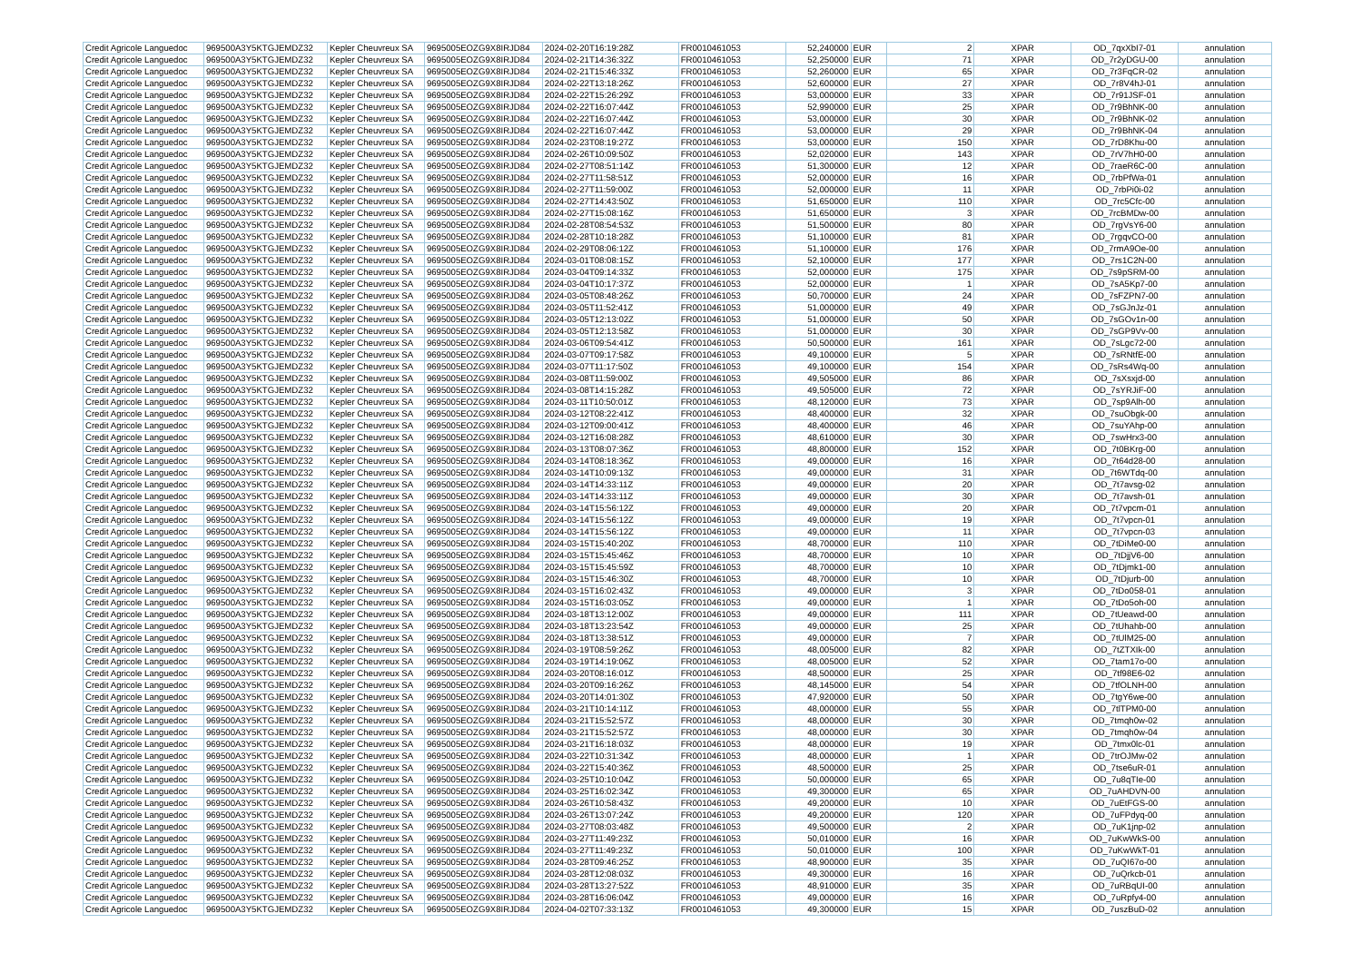| Credit Agricole Languedoc | 969500A3Y5KTGJEMDZ32 | Kepler Cheuvreux SA | 9695005EOZG9X8IRJD84 | 2024-02-20T16:19:28Z | FR0010461053 | 52,240000 | EUR | 2 | XPAR | OD_7qxXbI7-01 | annulation |
| Credit Agricole Languedoc | 969500A3Y5KTGJEMDZ32 | Kepler Cheuvreux SA | 9695005EOZG9X8IRJD84 | 2024-02-21T14:36:32Z | FR0010461053 | 52,250000 | EUR | 71 | XPAR | OD_7r2yDGU-00 | annulation |
| Credit Agricole Languedoc | 969500A3Y5KTGJEMDZ32 | Kepler Cheuvreux SA | 9695005EOZG9X8IRJD84 | 2024-02-21T15:46:33Z | FR0010461053 | 52,260000 | EUR | 65 | XPAR | OD_7r3FqCR-02 | annulation |
| Credit Agricole Languedoc | 969500A3Y5KTGJEMDZ32 | Kepler Cheuvreux SA | 9695005EOZG9X8IRJD84 | 2024-02-22T13:18:26Z | FR0010461053 | 52,600000 | EUR | 27 | XPAR | OD_7r8V4hJ-01 | annulation |
| Credit Agricole Languedoc | 969500A3Y5KTGJEMDZ32 | Kepler Cheuvreux SA | 9695005EOZG9X8IRJD84 | 2024-02-22T15:26:29Z | FR0010461053 | 53,000000 | EUR | 33 | XPAR | OD_7r91JSF-01 | annulation |
| Credit Agricole Languedoc | 969500A3Y5KTGJEMDZ32 | Kepler Cheuvreux SA | 9695005EOZG9X8IRJD84 | 2024-02-22T16:07:44Z | FR0010461053 | 52,990000 | EUR | 25 | XPAR | OD_7r9BhNK-00 | annulation |
| Credit Agricole Languedoc | 969500A3Y5KTGJEMDZ32 | Kepler Cheuvreux SA | 9695005EOZG9X8IRJD84 | 2024-02-22T16:07:44Z | FR0010461053 | 53,000000 | EUR | 30 | XPAR | OD_7r9BhNK-02 | annulation |
| Credit Agricole Languedoc | 969500A3Y5KTGJEMDZ32 | Kepler Cheuvreux SA | 9695005EOZG9X8IRJD84 | 2024-02-22T16:07:44Z | FR0010461053 | 53,000000 | EUR | 29 | XPAR | OD_7r9BhNK-04 | annulation |
| Credit Agricole Languedoc | 969500A3Y5KTGJEMDZ32 | Kepler Cheuvreux SA | 9695005EOZG9X8IRJD84 | 2024-02-23T08:19:27Z | FR0010461053 | 53,000000 | EUR | 150 | XPAR | OD_7rD8Khu-00 | annulation |
| Credit Agricole Languedoc | 969500A3Y5KTGJEMDZ32 | Kepler Cheuvreux SA | 9695005EOZG9X8IRJD84 | 2024-02-26T10:09:50Z | FR0010461053 | 52,020000 | EUR | 143 | XPAR | OD_7rV7hH0-00 | annulation |
| Credit Agricole Languedoc | 969500A3Y5KTGJEMDZ32 | Kepler Cheuvreux SA | 9695005EOZG9X8IRJD84 | 2024-02-27T08:51:14Z | FR0010461053 | 51,300000 | EUR | 12 | XPAR | OD_7raeR6C-00 | annulation |
| Credit Agricole Languedoc | 969500A3Y5KTGJEMDZ32 | Kepler Cheuvreux SA | 9695005EOZG9X8IRJD84 | 2024-02-27T11:58:51Z | FR0010461053 | 52,000000 | EUR | 16 | XPAR | OD_7rbPfWa-01 | annulation |
| Credit Agricole Languedoc | 969500A3Y5KTGJEMDZ32 | Kepler Cheuvreux SA | 9695005EOZG9X8IRJD84 | 2024-02-27T11:59:00Z | FR0010461053 | 52,000000 | EUR | 11 | XPAR | OD_7rbPi0i-02 | annulation |
| Credit Agricole Languedoc | 969500A3Y5KTGJEMDZ32 | Kepler Cheuvreux SA | 9695005EOZG9X8IRJD84 | 2024-02-27T14:43:50Z | FR0010461053 | 51,650000 | EUR | 110 | XPAR | OD_7rc5Cfc-00 | annulation |
| Credit Agricole Languedoc | 969500A3Y5KTGJEMDZ32 | Kepler Cheuvreux SA | 9695005EOZG9X8IRJD84 | 2024-02-27T15:08:16Z | FR0010461053 | 51,650000 | EUR | 3 | XPAR | OD_7rcBMDw-00 | annulation |
| Credit Agricole Languedoc | 969500A3Y5KTGJEMDZ32 | Kepler Cheuvreux SA | 9695005EOZG9X8IRJD84 | 2024-02-28T08:54:53Z | FR0010461053 | 51,500000 | EUR | 80 | XPAR | OD_7rgVsY6-00 | annulation |
| Credit Agricole Languedoc | 969500A3Y5KTGJEMDZ32 | Kepler Cheuvreux SA | 9695005EOZG9X8IRJD84 | 2024-02-28T10:18:28Z | FR0010461053 | 51,100000 | EUR | 81 | XPAR | OD_7rgqvCO-00 | annulation |
| Credit Agricole Languedoc | 969500A3Y5KTGJEMDZ32 | Kepler Cheuvreux SA | 9695005EOZG9X8IRJD84 | 2024-02-29T08:06:12Z | FR0010461053 | 51,100000 | EUR | 176 | XPAR | OD_7rmA9Oe-00 | annulation |
| Credit Agricole Languedoc | 969500A3Y5KTGJEMDZ32 | Kepler Cheuvreux SA | 9695005EOZG9X8IRJD84 | 2024-03-01T08:08:15Z | FR0010461053 | 52,100000 | EUR | 177 | XPAR | OD_7rs1C2N-00 | annulation |
| Credit Agricole Languedoc | 969500A3Y5KTGJEMDZ32 | Kepler Cheuvreux SA | 9695005EOZG9X8IRJD84 | 2024-03-04T09:14:33Z | FR0010461053 | 52,000000 | EUR | 175 | XPAR | OD_7s9pSRM-00 | annulation |
| Credit Agricole Languedoc | 969500A3Y5KTGJEMDZ32 | Kepler Cheuvreux SA | 9695005EOZG9X8IRJD84 | 2024-03-04T10:17:37Z | FR0010461053 | 52,000000 | EUR | 1 | XPAR | OD_7sA5Kp7-00 | annulation |
| Credit Agricole Languedoc | 969500A3Y5KTGJEMDZ32 | Kepler Cheuvreux SA | 9695005EOZG9X8IRJD84 | 2024-03-05T08:48:26Z | FR0010461053 | 50,700000 | EUR | 24 | XPAR | OD_7sFZPN7-00 | annulation |
| Credit Agricole Languedoc | 969500A3Y5KTGJEMDZ32 | Kepler Cheuvreux SA | 9695005EOZG9X8IRJD84 | 2024-03-05T11:52:41Z | FR0010461053 | 51,000000 | EUR | 49 | XPAR | OD_7sGJnJz-01 | annulation |
| Credit Agricole Languedoc | 969500A3Y5KTGJEMDZ32 | Kepler Cheuvreux SA | 9695005EOZG9X8IRJD84 | 2024-03-05T12:13:02Z | FR0010461053 | 51,000000 | EUR | 50 | XPAR | OD_7sGOv1n-00 | annulation |
| Credit Agricole Languedoc | 969500A3Y5KTGJEMDZ32 | Kepler Cheuvreux SA | 9695005EOZG9X8IRJD84 | 2024-03-05T12:13:58Z | FR0010461053 | 51,000000 | EUR | 30 | XPAR | OD_7sGP9Vv-00 | annulation |
| Credit Agricole Languedoc | 969500A3Y5KTGJEMDZ32 | Kepler Cheuvreux SA | 9695005EOZG9X8IRJD84 | 2024-03-06T09:54:41Z | FR0010461053 | 50,500000 | EUR | 161 | XPAR | OD_7sLgc72-00 | annulation |
| Credit Agricole Languedoc | 969500A3Y5KTGJEMDZ32 | Kepler Cheuvreux SA | 9695005EOZG9X8IRJD84 | 2024-03-07T09:17:58Z | FR0010461053 | 49,100000 | EUR | 5 | XPAR | OD_7sRNtfE-00 | annulation |
| Credit Agricole Languedoc | 969500A3Y5KTGJEMDZ32 | Kepler Cheuvreux SA | 9695005EOZG9X8IRJD84 | 2024-03-07T11:17:50Z | FR0010461053 | 49,100000 | EUR | 154 | XPAR | OD_7sRs4Wq-00 | annulation |
| Credit Agricole Languedoc | 969500A3Y5KTGJEMDZ32 | Kepler Cheuvreux SA | 9695005EOZG9X8IRJD84 | 2024-03-08T11:59:00Z | FR0010461053 | 49,505000 | EUR | 86 | XPAR | OD_7sXsxjd-00 | annulation |
| Credit Agricole Languedoc | 969500A3Y5KTGJEMDZ32 | Kepler Cheuvreux SA | 9695005EOZG9X8IRJD84 | 2024-03-08T14:15:28Z | FR0010461053 | 49,505000 | EUR | 72 | XPAR | OD_7sYRJiF-00 | annulation |
| Credit Agricole Languedoc | 969500A3Y5KTGJEMDZ32 | Kepler Cheuvreux SA | 9695005EOZG9X8IRJD84 | 2024-03-11T10:50:01Z | FR0010461053 | 48,120000 | EUR | 73 | XPAR | OD_7sp9Alh-00 | annulation |
| Credit Agricole Languedoc | 969500A3Y5KTGJEMDZ32 | Kepler Cheuvreux SA | 9695005EOZG9X8IRJD84 | 2024-03-12T08:22:41Z | FR0010461053 | 48,400000 | EUR | 32 | XPAR | OD_7suObgk-00 | annulation |
| Credit Agricole Languedoc | 969500A3Y5KTGJEMDZ32 | Kepler Cheuvreux SA | 9695005EOZG9X8IRJD84 | 2024-03-12T09:00:41Z | FR0010461053 | 48,400000 | EUR | 46 | XPAR | OD_7suYAhp-00 | annulation |
| Credit Agricole Languedoc | 969500A3Y5KTGJEMDZ32 | Kepler Cheuvreux SA | 9695005EOZG9X8IRJD84 | 2024-03-12T16:08:28Z | FR0010461053 | 48,610000 | EUR | 30 | XPAR | OD_7swHrx3-00 | annulation |
| Credit Agricole Languedoc | 969500A3Y5KTGJEMDZ32 | Kepler Cheuvreux SA | 9695005EOZG9X8IRJD84 | 2024-03-13T08:07:36Z | FR0010461053 | 48,800000 | EUR | 152 | XPAR | OD_7t0BKrg-00 | annulation |
| Credit Agricole Languedoc | 969500A3Y5KTGJEMDZ32 | Kepler Cheuvreux SA | 9695005EOZG9X8IRJD84 | 2024-03-14T08:18:36Z | FR0010461053 | 49,000000 | EUR | 16 | XPAR | OD_7t64d28-00 | annulation |
| Credit Agricole Languedoc | 969500A3Y5KTGJEMDZ32 | Kepler Cheuvreux SA | 9695005EOZG9X8IRJD84 | 2024-03-14T10:09:13Z | FR0010461053 | 49,000000 | EUR | 31 | XPAR | OD_7t6WTdq-00 | annulation |
| Credit Agricole Languedoc | 969500A3Y5KTGJEMDZ32 | Kepler Cheuvreux SA | 9695005EOZG9X8IRJD84 | 2024-03-14T14:33:11Z | FR0010461053 | 49,000000 | EUR | 20 | XPAR | OD_7t7avsg-02 | annulation |
| Credit Agricole Languedoc | 969500A3Y5KTGJEMDZ32 | Kepler Cheuvreux SA | 9695005EOZG9X8IRJD84 | 2024-03-14T14:33:11Z | FR0010461053 | 49,000000 | EUR | 30 | XPAR | OD_7t7avsh-01 | annulation |
| Credit Agricole Languedoc | 969500A3Y5KTGJEMDZ32 | Kepler Cheuvreux SA | 9695005EOZG9X8IRJD84 | 2024-03-14T15:56:12Z | FR0010461053 | 49,000000 | EUR | 20 | XPAR | OD_7t7vpcm-01 | annulation |
| Credit Agricole Languedoc | 969500A3Y5KTGJEMDZ32 | Kepler Cheuvreux SA | 9695005EOZG9X8IRJD84 | 2024-03-14T15:56:12Z | FR0010461053 | 49,000000 | EUR | 19 | XPAR | OD_7t7vpcn-01 | annulation |
| Credit Agricole Languedoc | 969500A3Y5KTGJEMDZ32 | Kepler Cheuvreux SA | 9695005EOZG9X8IRJD84 | 2024-03-14T15:56:12Z | FR0010461053 | 49,000000 | EUR | 11 | XPAR | OD_7t7vpcn-03 | annulation |
| Credit Agricole Languedoc | 969500A3Y5KTGJEMDZ32 | Kepler Cheuvreux SA | 9695005EOZG9X8IRJD84 | 2024-03-15T15:40:20Z | FR0010461053 | 48,700000 | EUR | 110 | XPAR | OD_7tDiMe0-00 | annulation |
| Credit Agricole Languedoc | 969500A3Y5KTGJEMDZ32 | Kepler Cheuvreux SA | 9695005EOZG9X8IRJD84 | 2024-03-15T15:45:46Z | FR0010461053 | 48,700000 | EUR | 10 | XPAR | OD_7tDjjV6-00 | annulation |
| Credit Agricole Languedoc | 969500A3Y5KTGJEMDZ32 | Kepler Cheuvreux SA | 9695005EOZG9X8IRJD84 | 2024-03-15T15:45:59Z | FR0010461053 | 48,700000 | EUR | 10 | XPAR | OD_7tDjmk1-00 | annulation |
| Credit Agricole Languedoc | 969500A3Y5KTGJEMDZ32 | Kepler Cheuvreux SA | 9695005EOZG9X8IRJD84 | 2024-03-15T15:46:30Z | FR0010461053 | 48,700000 | EUR | 10 | XPAR | OD_7tDjurb-00 | annulation |
| Credit Agricole Languedoc | 969500A3Y5KTGJEMDZ32 | Kepler Cheuvreux SA | 9695005EOZG9X8IRJD84 | 2024-03-15T16:02:43Z | FR0010461053 | 49,000000 | EUR | 3 | XPAR | OD_7tDo058-01 | annulation |
| Credit Agricole Languedoc | 969500A3Y5KTGJEMDZ32 | Kepler Cheuvreux SA | 9695005EOZG9X8IRJD84 | 2024-03-15T16:03:05Z | FR0010461053 | 49,000000 | EUR | 1 | XPAR | OD_7tDo5oh-00 | annulation |
| Credit Agricole Languedoc | 969500A3Y5KTGJEMDZ32 | Kepler Cheuvreux SA | 9695005EOZG9X8IRJD84 | 2024-03-18T13:12:00Z | FR0010461053 | 49,000000 | EUR | 111 | XPAR | OD_7tUeawd-00 | annulation |
| Credit Agricole Languedoc | 969500A3Y5KTGJEMDZ32 | Kepler Cheuvreux SA | 9695005EOZG9X8IRJD84 | 2024-03-18T13:23:54Z | FR0010461053 | 49,000000 | EUR | 25 | XPAR | OD_7tUhahb-00 | annulation |
| Credit Agricole Languedoc | 969500A3Y5KTGJEMDZ32 | Kepler Cheuvreux SA | 9695005EOZG9X8IRJD84 | 2024-03-18T13:38:51Z | FR0010461053 | 49,000000 | EUR | 7 | XPAR | OD_7tUlM25-00 | annulation |
| Credit Agricole Languedoc | 969500A3Y5KTGJEMDZ32 | Kepler Cheuvreux SA | 9695005EOZG9X8IRJD84 | 2024-03-19T08:59:26Z | FR0010461053 | 48,005000 | EUR | 82 | XPAR | OD_7tZTXIk-00 | annulation |
| Credit Agricole Languedoc | 969500A3Y5KTGJEMDZ32 | Kepler Cheuvreux SA | 9695005EOZG9X8IRJD84 | 2024-03-19T14:19:06Z | FR0010461053 | 48,005000 | EUR | 52 | XPAR | OD_7tam17o-00 | annulation |
| Credit Agricole Languedoc | 969500A3Y5KTGJEMDZ32 | Kepler Cheuvreux SA | 9695005EOZG9X8IRJD84 | 2024-03-20T08:16:01Z | FR0010461053 | 48,500000 | EUR | 25 | XPAR | OD_7tf98E6-02 | annulation |
| Credit Agricole Languedoc | 969500A3Y5KTGJEMDZ32 | Kepler Cheuvreux SA | 9695005EOZG9X8IRJD84 | 2024-03-20T09:16:26Z | FR0010461053 | 48,145000 | EUR | 54 | XPAR | OD_7tfOLNH-00 | annulation |
| Credit Agricole Languedoc | 969500A3Y5KTGJEMDZ32 | Kepler Cheuvreux SA | 9695005EOZG9X8IRJD84 | 2024-03-20T14:01:30Z | FR0010461053 | 47,920000 | EUR | 50 | XPAR | OD_7tgY6we-00 | annulation |
| Credit Agricole Languedoc | 969500A3Y5KTGJEMDZ32 | Kepler Cheuvreux SA | 9695005EOZG9X8IRJD84 | 2024-03-21T10:14:11Z | FR0010461053 | 48,000000 | EUR | 55 | XPAR | OD_7tlTPM0-00 | annulation |
| Credit Agricole Languedoc | 969500A3Y5KTGJEMDZ32 | Kepler Cheuvreux SA | 9695005EOZG9X8IRJD84 | 2024-03-21T15:52:57Z | FR0010461053 | 48,000000 | EUR | 30 | XPAR | OD_7tmqh0w-02 | annulation |
| Credit Agricole Languedoc | 969500A3Y5KTGJEMDZ32 | Kepler Cheuvreux SA | 9695005EOZG9X8IRJD84 | 2024-03-21T15:52:57Z | FR0010461053 | 48,000000 | EUR | 30 | XPAR | OD_7tmqh0w-04 | annulation |
| Credit Agricole Languedoc | 969500A3Y5KTGJEMDZ32 | Kepler Cheuvreux SA | 9695005EOZG9X8IRJD84 | 2024-03-21T16:18:03Z | FR0010461053 | 48,000000 | EUR | 19 | XPAR | OD_7tmx0lc-01 | annulation |
| Credit Agricole Languedoc | 969500A3Y5KTGJEMDZ32 | Kepler Cheuvreux SA | 9695005EOZG9X8IRJD84 | 2024-03-22T10:31:34Z | FR0010461053 | 48,000000 | EUR | 1 | XPAR | OD_7trOJMw-02 | annulation |
| Credit Agricole Languedoc | 969500A3Y5KTGJEMDZ32 | Kepler Cheuvreux SA | 9695005EOZG9X8IRJD84 | 2024-03-22T15:40:36Z | FR0010461053 | 48,500000 | EUR | 25 | XPAR | OD_7tse6uR-01 | annulation |
| Credit Agricole Languedoc | 969500A3Y5KTGJEMDZ32 | Kepler Cheuvreux SA | 9695005EOZG9X8IRJD84 | 2024-03-25T10:10:04Z | FR0010461053 | 50,000000 | EUR | 65 | XPAR | OD_7u8qTIe-00 | annulation |
| Credit Agricole Languedoc | 969500A3Y5KTGJEMDZ32 | Kepler Cheuvreux SA | 9695005EOZG9X8IRJD84 | 2024-03-25T16:02:34Z | FR0010461053 | 49,300000 | EUR | 65 | XPAR | OD_7uAHDVN-00 | annulation |
| Credit Agricole Languedoc | 969500A3Y5KTGJEMDZ32 | Kepler Cheuvreux SA | 9695005EOZG9X8IRJD84 | 2024-03-26T10:58:43Z | FR0010461053 | 49,200000 | EUR | 10 | XPAR | OD_7uEtFGS-00 | annulation |
| Credit Agricole Languedoc | 969500A3Y5KTGJEMDZ32 | Kepler Cheuvreux SA | 9695005EOZG9X8IRJD84 | 2024-03-26T13:07:24Z | FR0010461053 | 49,200000 | EUR | 120 | XPAR | OD_7uFPdyq-00 | annulation |
| Credit Agricole Languedoc | 969500A3Y5KTGJEMDZ32 | Kepler Cheuvreux SA | 9695005EOZG9X8IRJD84 | 2024-03-27T08:03:48Z | FR0010461053 | 49,500000 | EUR | 2 | XPAR | OD_7uK1jnp-02 | annulation |
| Credit Agricole Languedoc | 969500A3Y5KTGJEMDZ32 | Kepler Cheuvreux SA | 9695005EOZG9X8IRJD84 | 2024-03-27T11:49:23Z | FR0010461053 | 50,010000 | EUR | 16 | XPAR | OD_7uKwWkS-00 | annulation |
| Credit Agricole Languedoc | 969500A3Y5KTGJEMDZ32 | Kepler Cheuvreux SA | 9695005EOZG9X8IRJD84 | 2024-03-27T11:49:23Z | FR0010461053 | 50,010000 | EUR | 100 | XPAR | OD_7uKwWkT-01 | annulation |
| Credit Agricole Languedoc | 969500A3Y5KTGJEMDZ32 | Kepler Cheuvreux SA | 9695005EOZG9X8IRJD84 | 2024-03-28T09:46:25Z | FR0010461053 | 48,900000 | EUR | 35 | XPAR | OD_7uQI67o-00 | annulation |
| Credit Agricole Languedoc | 969500A3Y5KTGJEMDZ32 | Kepler Cheuvreux SA | 9695005EOZG9X8IRJD84 | 2024-03-28T12:08:03Z | FR0010461053 | 49,300000 | EUR | 16 | XPAR | OD_7uQrkcb-01 | annulation |
| Credit Agricole Languedoc | 969500A3Y5KTGJEMDZ32 | Kepler Cheuvreux SA | 9695005EOZG9X8IRJD84 | 2024-03-28T13:27:52Z | FR0010461053 | 48,910000 | EUR | 35 | XPAR | OD_7uRBqUI-00 | annulation |
| Credit Agricole Languedoc | 969500A3Y5KTGJEMDZ32 | Kepler Cheuvreux SA | 9695005EOZG9X8IRJD84 | 2024-03-28T16:06:04Z | FR0010461053 | 49,000000 | EUR | 16 | XPAR | OD_7uRpfy4-00 | annulation |
| Credit Agricole Languedoc | 969500A3Y5KTGJEMDZ32 | Kepler Cheuvreux SA | 9695005EOZG9X8IRJD84 | 2024-04-02T07:33:13Z | FR0010461053 | 49,300000 | EUR | 15 | XPAR | OD_7uszBuD-02 | annulation |